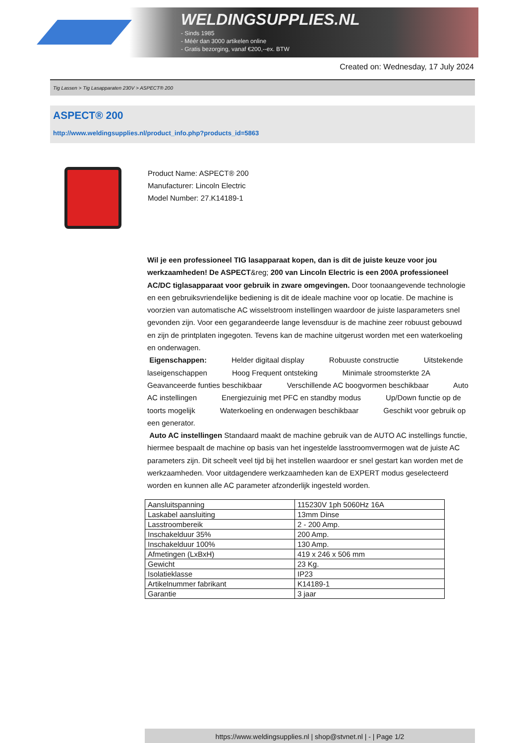WELDINGSUPPLIES.NL
- Sinds 1985
- Méér dan 3000 artikelen online
- Gratis bezorging, vanaf €200,--ex. BTW
Created on: Wednesday, 17 July 2024
Tig Lassen > Tig Lasapparaten 230V > ASPECT® 200
ASPECT® 200
http://www.weldingsupplies.nl/product_info.php?products_id=5863
Product Name: ASPECT® 200
Manufacturer: Lincoln Electric
Model Number: 27.K14189-1
Wil je een professioneel TIG lasapparaat kopen, dan is dit de juiste keuze voor jou werkzaamheden! De ASPECT&reg; 200 van Lincoln Electric is een 200A professioneel AC/DC tiglasapparaat voor gebruik in zware omgevingen. Door toonaangevende technologie en een gebruiksvriendelijke bediening is dit de ideale machine voor op locatie. De machine is voorzien van automatische AC wisselstroom instellingen waardoor de juiste lasparameters snel gevonden zijn. Voor een gegarandeerde lange levensduur is de machine zeer robuust gebouwd en zijn de printplaten ingegoten. Tevens kan de machine uitgerust worden met een waterkoeling en onderwagen.
Eigenschappen: Helder digitaal display Robuuste constructie Uitstekende laseigenschappen Hoog Frequent ontsteking Minimale stroomsterkte 2A Geavanceerde funties beschikbaar Verschillende AC boogvormen beschikbaar Auto AC instellingen Energiezuinig met PFC en standby modus Up/Down functie op de toorts mogelijk Waterkoeling en onderwagen beschikbaar Geschikt voor gebruik op een generator.
Auto AC instellingen Standaard maakt de machine gebruik van de AUTO AC instellings functie, hiermee bespaalt de machine op basis van het ingestelde lasstroomvermogen wat de juiste AC parameters zijn. Dit scheelt veel tijd bij het instellen waardoor er snel gestart kan worden met de werkzaamheden. Voor uitdagendere werkzaamheden kan de EXPERT modus geselecteerd worden en kunnen alle AC parameter afzonderlijk ingesteld worden.
| Aansluitspanning | 115230V 1ph 5060Hz 16A |
| Laskabel aansluiting | 13mm Dinse |
| Lasstroombereik | 2 - 200 Amp. |
| Inschakelduur 35% | 200 Amp. |
| Inschakelduur 100% | 130 Amp. |
| Afmetingen (LxBxH) | 419 x 246 x 506 mm |
| Gewicht | 23 Kg. |
| Isolatieklasse | IP23 |
| Artikelnummer fabrikant | K14189-1 |
| Garantie | 3 jaar |
https://www.weldingsupplies.nl | shop@stvnet.nl | - | Page 1/2